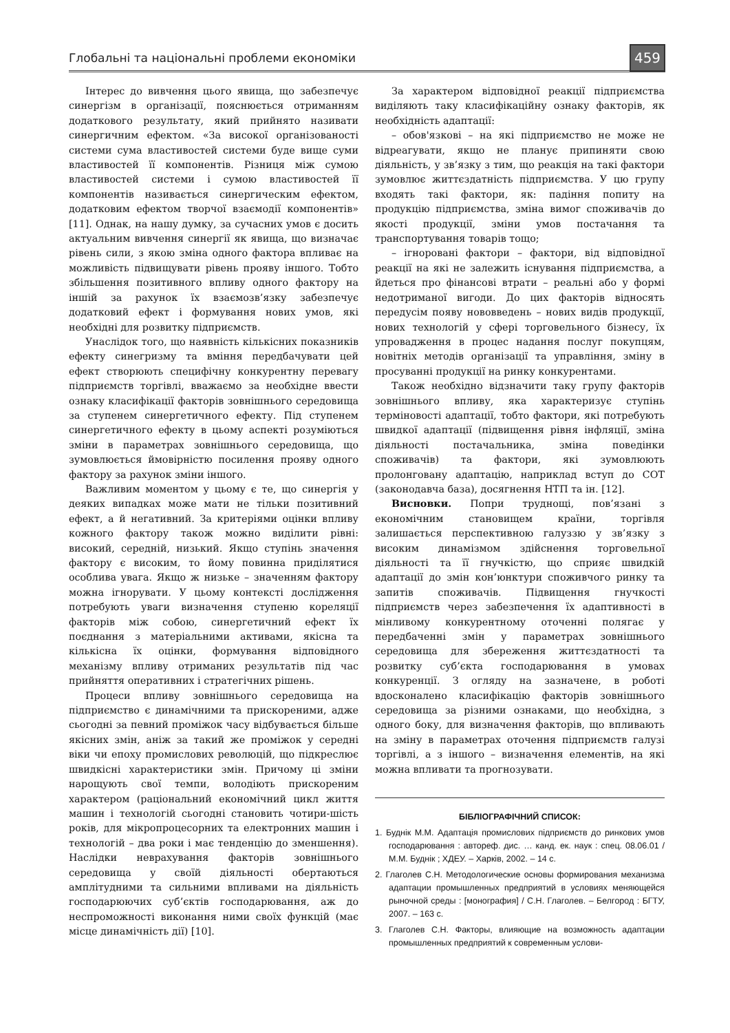Глобальні та національні проблеми економіки 459
Інтерес до вивчення цього явища, що забезпечує синергізм в організації, пояснюється отриманням додаткового результату, який прийнято називати синергичним ефектом. «За високої організованості системи сума властивостей системи буде вище суми властивостей її компонентів. Різниця між сумою властивостей системи і сумою властивостей її компонентів називається синергическим ефектом, додатковим ефектом творчої взаємодії компонентів» [11]. Однак, на нашу думку, за сучасних умов є досить актуальним вивчення синергії як явища, що визначає рівень сили, з якою зміна одного фактора впливає на можливість підвищувати рівень прояву іншого. Тобто збільшення позитивного впливу одного фактору на іншій за рахунок їх взаємозв’язку забезпечує додатковий ефект і формування нових умов, які необхідні для розвитку підприємств.
Унаслідок того, що наявність кількісних показників ефекту синегризму та вміння передбачувати цей ефект створюють специфічну конкурентну перевагу підприємств торгівлі, вважаємо за необхідне ввести ознаку класифікації факторів зовнішнього середовища за ступенем синергетичного ефекту. Під ступенем синергетичного ефекту в цьому аспекті розуміються зміни в параметрах зовнішнього середовища, що зумовлюється ймовірністю посилення прояву одного фактору за рахунок зміни іншого.
Важливим моментом у цьому є те, що синергія у деяких випадках може мати не тільки позитивний ефект, а й негативний. За критеріями оцінки впливу кожного фактору також можно виділити рівні: високий, середній, низький. Якщо ступінь значення фактору є високим, то йому повинна приділятися особлива увага. Якщо ж низьке – значенням фактору можна ігнорувати. У цьому контексті дослідження потребують уваги визначення ступеню кореляції факторів між собою, синергетичний ефект їх поєднання з матеріальними активами, якісна та кількісна їх оцінки, формування відповідного механізму впливу отриманих результатів під час прийняття оперативних і стратегічних рішень.
Процеси впливу зовнішнього середовища на підприємство є динамічними та прискореними, адже сьогодні за певний проміжок часу відбувається більше якісних змін, аніж за такий же проміжок у середні віки чи епоху промислових революцій, що підкреслює швидкісні характеристики змін. Причому ці зміни нарощують свої темпи, володіють прискореним характером (раціональний економічний цикл життя машин і технологій сьогодні становить чотири-шість років, для мікропроцесорних та електронних машин і технологій – два роки і має тенденцію до зменшення). Наслідки неврахування факторів зовнішнього середовища у своїй діяльності обертаються амплітудними та сильними впливами на діяльність господарюючих суб’єктів господарювання, аж до неспроможності виконання ними своїх функцій (має місце динамічність дії) [10].
За характером відповідної реакції підприємства виділяють таку класифікаційну ознаку факторів, як необхідність адаптації:
– обов'язкові – на які підприємство не може не відреагувати, якщо не планує припиняти свою діяльність, у зв’язку з тим, що реакція на такі фактори зумовлює життєздатність підприємства. У цю групу входять такі фактори, як: падіння попиту на продукцію підприємства, зміна вимог споживачів до якості продукції, зміни умов постачання та транспортування товарів тощо;
– ігноровані фактори – фактори, від відповідної реакції на які не залежить існування підприємства, а йдеться про фінансові втрати – реальні або у формі недотриманої вигоди. До цих факторів відносять передусім появу нововведень – нових видів продукції, нових технологій у сфері торговельного бізнесу, їх упровадження в процес надання послуг покупцям, новітніх методів організації та управління, зміну в просуванні продукції на ринку конкурентами.
Також необхідно відзначити таку групу факторів зовнішнього впливу, яка характеризує ступінь терміновості адаптації, тобто фактори, які потребують швидкої адаптації (підвищення рівня інфляції, зміна діяльності постачальника, зміна поведінки споживачів) та фактори, які зумовлюють пролонговану адаптацію, наприклад вступ до СОТ (законодавча база), досягнення НТП та ін. [12].
Висновки. Попри труднощі, пов’язані з економічним становищем країни, торгівля залишається перспективною галуззю у зв’язку з високим динамізмом здійснення торговельної діяльності та її гнучкістю, що сприяє швидкій адаптації до змін кон’юнктури споживчого ринку та запитів споживачів. Підвищення гнучкості підприємств через забезпечення їх адаптивності в мінливому конкурентному оточенні полягає у передбаченні змін у параметрах зовнішнього середовища для збереження життєздатності та розвитку суб’єкта господарювання в умовах конкуренції. З огляду на зазначене, в роботі вдосконалено класифікацію факторів зовнішнього середовища за різними ознаками, що необхідна, з одного боку, для визначення факторів, що впливають на зміну в параметрах оточення підприємств галузі торгівлі, а з іншого – визначення елементів, на які можна впливати та прогнозувати.
БІБЛІОГРАФІЧНИЙ СПИСОК:
1. Буднік М.М. Адаптація промислових підприємств до ринкових умов господарювання : автореф. дис. … канд. ек. наук : спец. 08.06.01 / М.М. Буднік ; ХДЕУ. – Харків, 2002. – 14 с.
2. Глаголев С.Н. Методологические основы формирования механизма адаптации промышленных предприятий в условиях меняющейся рыночной среды : [монография] / С.Н. Глаголев. – Белгород : БГТУ, 2007. – 163 с.
3. Глаголев С.Н. Факторы, влияющие на возможность адаптации промышленных предприятий к современным услови-